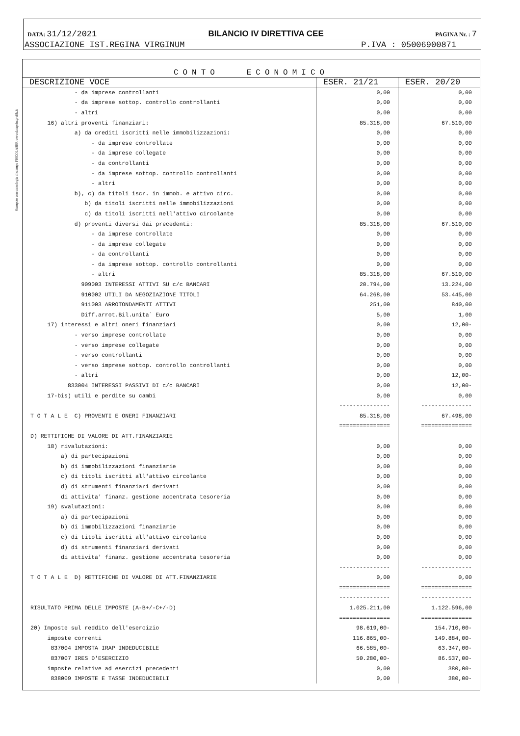Stampato con tecnologia di stampa FISCOLASER www.dataprintgrafik.it
DATA: 31/12/2021 BILANCIO IV DIRETTIVA CEE PAGINA Nr. : 7
ASSOCIAZIONE IST.REGINA VIRGINUM P.IVA : 05006900871
CONTO ECONOMICO
| DESCRIZIONE VOCE | ESER. 21/21 | ESER. 20/20 |
| --- | --- | --- |
| - da imprese controllanti | 0,00 | 0,00 |
| - da imprese sottop. controllo controllanti | 0,00 | 0,00 |
| - altri | 0,00 | 0,00 |
| 16) altri proventi finanziari: | 85.318,00 | 67.510,00 |
| a) da crediti iscritti nelle immobilizzazioni: | 0,00 | 0,00 |
| - da imprese controllate | 0,00 | 0,00 |
| - da imprese collegate | 0,00 | 0,00 |
| - da controllanti | 0,00 | 0,00 |
| - da imprese sottop. controllo controllanti | 0,00 | 0,00 |
| - altri | 0,00 | 0,00 |
| b), c) da titoli iscr. in immob. e attivo circ. | 0,00 | 0,00 |
| b) da titoli iscritti nelle immobilizzazioni | 0,00 | 0,00 |
| c) da titoli iscritti nell'attivo circolante | 0,00 | 0,00 |
| d) proventi diversi dai precedenti: | 85.318,00 | 67.510,00 |
| - da imprese controllate | 0,00 | 0,00 |
| - da imprese collegate | 0,00 | 0,00 |
| - da controllanti | 0,00 | 0,00 |
| - da imprese sottop. controllo controllanti | 0,00 | 0,00 |
| - altri | 85.318,00 | 67.510,00 |
| 909003 INTERESSI ATTIVI SU c/c BANCARI | 20.794,00 | 13.224,00 |
| 910002 UTILI DA NEGOZIAZIONE TITOLI | 64.268,00 | 53.445,00 |
| 911003 ARROTONDAMENTI ATTIVI | 251,00 | 840,00 |
| Diff.arrot.Bil.unita` Euro | 5,00 | 1,00 |
| 17) interessi e altri oneri finanziari | 0,00 | 12,00- |
| - verso imprese controllate | 0,00 | 0,00 |
| - verso imprese collegate | 0,00 | 0,00 |
| - verso controllanti | 0,00 | 0,00 |
| - verso imprese sottop. controllo controllanti | 0,00 | 0,00 |
| - altri | 0,00 | 12,00- |
| 833004 INTERESSI PASSIVI DI c/c BANCARI | 0,00 | 12,00- |
| 17-bis) utili e perdite su cambi | 0,00 | 0,00 |
| | --------------- | --------------- |
| T O T A L E C) PROVENTI E ONERI FINANZIARI | 85.318,00 | 67.498,00 |
| | =============== | =============== |
| D) RETTIFICHE DI VALORE DI ATT.FINANZIARIE | | |
| 18) rivalutazioni: | 0,00 | 0,00 |
| a) di partecipazioni | 0,00 | 0,00 |
| b) di immobilizzazioni finanziarie | 0,00 | 0,00 |
| c) di titoli iscritti all'attivo circolante | 0,00 | 0,00 |
| d) di strumenti finanziari derivati | 0,00 | 0,00 |
| di attivita' finanz. gestione accentrata tesoreria | 0,00 | 0,00 |
| 19) svalutazioni: | 0,00 | 0,00 |
| a) di partecipazioni | 0,00 | 0,00 |
| b) di immobilizzazioni finanziarie | 0,00 | 0,00 |
| c) di titoli iscritti all'attivo circolante | 0,00 | 0,00 |
| d) di strumenti finanziari derivati | 0,00 | 0,00 |
| di attivita' finanz. gestione accentrata tesoreria | 0,00 | 0,00 |
| | --------------- | --------------- |
| T O T A L E D) RETTIFICHE DI VALORE DI ATT.FINANZIARIE | 0,00 | 0,00 |
| | =============== | =============== |
| | --------------- | --------------- |
| RISULTATO PRIMA DELLE IMPOSTE (A-B+/-C+/-D) | 1.025.211,00 | 1.122.596,00 |
| | =============== | =============== |
| 20) Imposte sul reddito dell'esercizio | 98.619,00- | 154.710,00- |
| imposte correnti | 116.865,00- | 149.884,00- |
| 837004 IMPOSTA IRAP INDEDUCIBILE | 66.585,00- | 63.347,00- |
| 837007 IRES D'ESERCIZIO | 50.280,00- | 86.537,00- |
| imposte relative ad esercizi precedenti | 0,00 | 380,00- |
| 838009 IMPOSTE E TASSE INDEDUCIBILI | 0,00 | 380,00- |